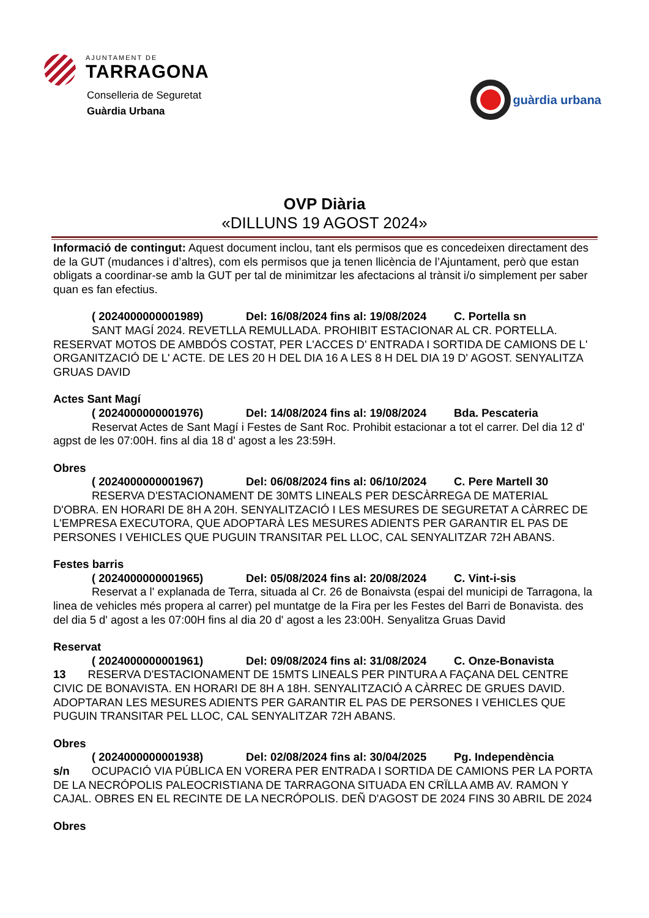AJUNTAMENT DE
TARRAGONA
Conselleria de Seguretat
Guàrdia Urbana
guàrdia urbana
OVP Diària
«DILLUNS 19 AGOST 2024»
Informació de contingut: Aquest document inclou, tant els permisos que es concedeixen directament des de la GUT (mudances i d’altres), com els permisos que ja tenen llicència de l’Ajuntament, però que estan obligats a coordinar-se amb la GUT per tal de minimitzar les afectacions al trànsit i/o simplement per saber quan es fan efectius.
( 2024000000001989) Del: 16/08/2024 fins al: 19/08/2024 C. Portella sn
SANT MAGÍ 2024. REVETLLA REMULLADA. PROHIBIT ESTACIONAR AL CR. PORTELLA. RESERVAT MOTOS DE AMBDÓS COSTAT, PER L'ACCES D' ENTRADA I SORTIDA DE CAMIONS DE L' ORGANITZACIÓ DE L' ACTE. DE LES 20 H DEL DIA 16 A LES 8 H DEL DIA 19 D' AGOST. SENYALITZA GRUAS DAVID
Actes Sant Magí
( 2024000000001976) Del: 14/08/2024 fins al: 19/08/2024 Bda. Pescateria
Reservat Actes de Sant Magí i Festes de Sant Roc. Prohibit estacionar a tot el carrer. Del dia 12 d' agpst de les 07:00H. fins al dia 18 d' agost a les 23:59H.
Obres
( 2024000000001967) Del: 06/08/2024 fins al: 06/10/2024 C. Pere Martell 30
RESERVA D'ESTACIONAMENT DE 30MTS LINEALS PER DESCÀRREGA DE MATERIAL D'OBRA. EN HORARI DE 8H A 20H. SENYALITZACIÓ I LES MESURES DE SEGURETAT A CÀRREC DE L'EMPRESA EXECUTORA, QUE ADOPTARÀ LES MESURES ADIENTS PER GARANTIR EL PAS DE PERSONES I VEHICLES QUE PUGUIN TRANSITAR PEL LLOC, CAL SENYALITZAR 72H ABANS.
Festes barris
( 2024000000001965) Del: 05/08/2024 fins al: 20/08/2024 C. Vint-i-sis
Reservat a l' explanada de Terra, situada al Cr. 26 de Bonaivsta (espai del municipi de Tarragona, la linea de vehicles més propera al carrer) pel muntatge de la Fira per les Festes del Barri de Bonavista. des del dia 5 d' agost a les 07:00H fins al dia 20 d' agost a les 23:00H. Senyalitza Gruas David
Reservat
( 2024000000001961) Del: 09/08/2024 fins al: 31/08/2024 C. Onze-Bonavista
13 RESERVA D'ESTACIONAMENT DE 15MTS LINEALS PER PINTURA A FAÇANA DEL CENTRE CIVIC DE BONAVISTA. EN HORARI DE 8H A 18H. SENYALITZACIÓ A CÀRREC DE GRUES DAVID. ADOPTARAN LES MESURES ADIENTS PER GARANTIR EL PAS DE PERSONES I VEHICLES QUE PUGUIN TRANSITAR PEL LLOC, CAL SENYALITZAR 72H ABANS.
Obres
( 2024000000001938) Del: 02/08/2024 fins al: 30/04/2025 Pg. Independència
s/n OCUPACIÓ VIA PÚBLICA EN VORERA PER ENTRADA I SORTIDA DE CAMIONS PER LA PORTA DE LA NECRÓPOLIS PALEOCRISTIANA DE TARRAGONA SITUADA EN CRÏLLA AMB AV. RAMON Y CAJAL. OBRES EN EL RECINTE DE LA NECRÓPOLIS. DEÑ D'AGOST DE 2024 FINS 30 ABRIL DE 2024
Obres